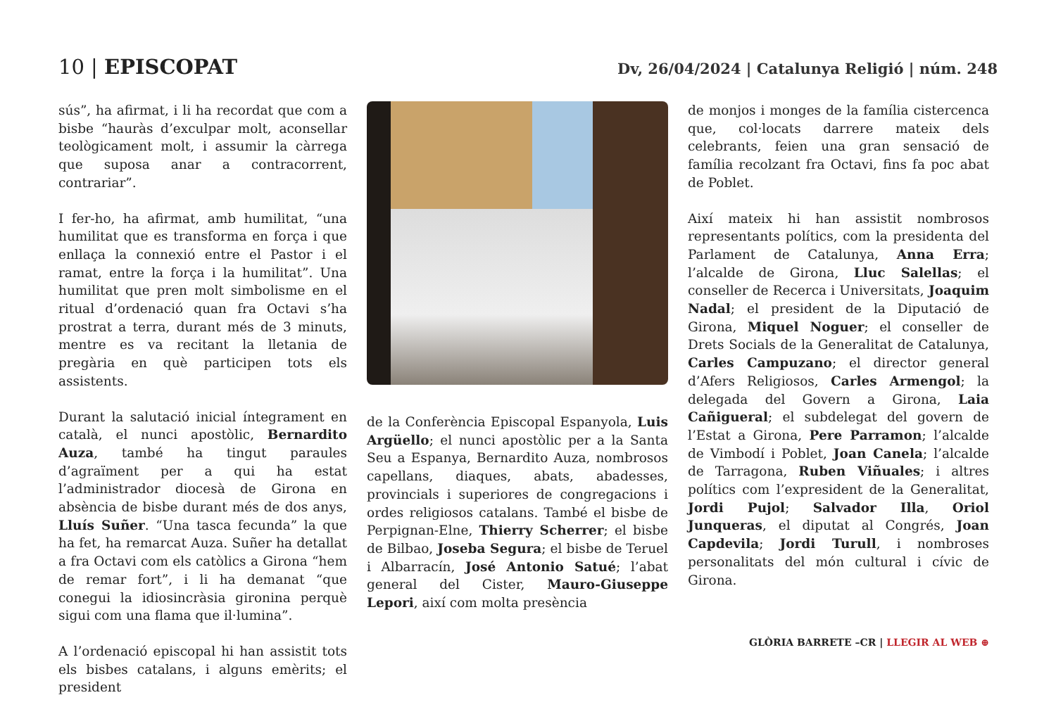10 | EPISCOPAT
Dv, 26/04/2024 | Catalunya Religió | núm. 248
sús”, ha afirmat, i li ha recordat que com a bisbe “hauràs d’exculpar molt, aconsellar teològicament molt, i assumir la càrrega que suposa anar a contracorrent, contrariar”.
I fer-ho, ha afirmat, amb humilitat, “una humilitat que es transforma en força i que enllaça la connexió entre el Pastor i el ramat, entre la força i la humilitat”. Una humilitat que pren molt simbolisme en el ritual d’ordenació quan fra Octavi s’ha prostrat a terra, durant més de 3 minuts, mentre es va recitant la lletania de pregària en què participen tots els assistents.
Durant la salutació inicial íntegrament en català, el nunci apostòlic, Bernardito Auza, també ha tingut paraules d’agraïment per a qui ha estat l’administrador diocesà de Girona en absència de bisbe durant més de dos anys, Lluís Suñer. “Una tasca fecunda” la que ha fet, ha remarcat Auza. Suñer ha detallat a fra Octavi com els catòlics a Girona “hem de remar fort”, i li ha demanat “que conegui la idiosincràsia gironina perquè sigui com una flama que il·lumina”.
A l’ordenació episcopal hi han assistit tots els bisbes catalans, i alguns emèrits; el president
de la Conferència Episcopal Espanyola, Luis Argüello; el nunci apostòlic per a la Santa Seu a Espanya, Bernardito Auza, nombrosos capellans, diaques, abats, abadesses, provincials i superiores de congregacions i ordes religiosos catalans. També el bisbe de Perpignan-Elne, Thierry Scherrer; el bisbe de Bilbao, Joseba Segura; el bisbe de Teruel i Albarracín, José Antonio Satué; l’abat general del Cister, Mauro-Giuseppe Lepori, així com molta presència
de monjos i monges de la família cistercenca que, col·locats darrere mateix dels celebrants, feien una gran sensació de família recolzant fra Octavi, fins fa poc abat de Poblet.
Així mateix hi han assistit nombrosos representants polítics, com la presidenta del Parlament de Catalunya, Anna Erra; l’alcalde de Girona, Lluc Salellas; el conseller de Recerca i Universitats, Joaquim Nadal; el president de la Diputació de Girona, Miquel Noguer; el conseller de Drets Socials de la Generalitat de Catalunya, Carles Campuzano; el director general d’Afers Religiosos, Carles Armengol; la delegada del Govern a Girona, Laia Cañigueral; el subdelegat del govern de l’Estat a Girona, Pere Parramon; l’alcalde de Vimbodí i Poblet, Joan Canela; l’alcalde de Tarragona, Ruben Viñuales; i altres polítics com l’expresident de la Generalitat, Jordi Pujol; Salvador Illa, Oriol Junqueras, el diputat al Congrés, Joan Capdevila; Jordi Turull, i nombroses personalitats del món cultural i cívic de Girona.
GLÒRIA BARRETE –CR | LLEGIR AL WEB ⊕